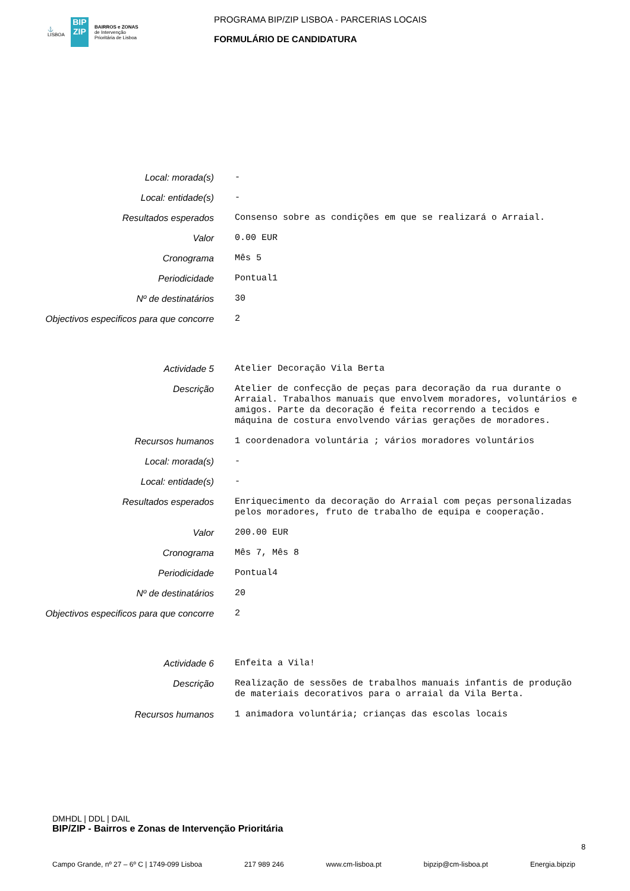⚓
LISBOA
BIP
ZIP
BAIRROS e ZONAS
de Intervenção
Prioritária de Lisboa
PROGRAMA BIP/ZIP LISBOA - PARCERIAS LOCAIS
FORMULÁRIO DE CANDIDATURA
Local: morada(s)
-
Local: entidade(s)
-
Resultados esperados
Consenso sobre as condições em que se realizará o Arraial.
Valor
0.00 EUR
Cronograma
Mês 5
Periodicidade
Pontual1
Nº de destinatários
30
Objectivos especificos para que concorre
2
Actividade 5
Atelier Decoração Vila Berta
Descrição
Atelier de confecção de peças para decoração da rua durante o Arraial. Trabalhos manuais que envolvem moradores, voluntários e amigos. Parte da decoração é feita recorrendo a tecidos e máquina de costura envolvendo várias gerações de moradores.
Recursos humanos
1 coordenadora voluntária ; vários moradores voluntários
Local: morada(s)
-
Local: entidade(s)
-
Resultados esperados
Enriquecimento da decoração do Arraial com peças personalizadas pelos moradores, fruto de trabalho de equipa e cooperação.
Valor
200.00 EUR
Cronograma
Mês 7, Mês 8
Periodicidade
Pontual4
Nº de destinatários
20
Objectivos especificos para que concorre
2
Actividade 6
Enfeita a Vila!
Descrição
Realização de sessões de trabalhos manuais infantis de produção de materiais decorativos para o arraial da Vila Berta.
Recursos humanos
1 animadora voluntária; crianças das escolas locais
DMHDL | DDL | DAIL
BIP/ZIP - Bairros e Zonas de Intervenção Prioritária
8
Campo Grande, nº 27 – 6º C | 1749-099 Lisboa 217 989 246 www.cm-lisboa.pt bipzip@cm-lisboa.pt Energia.bipzip